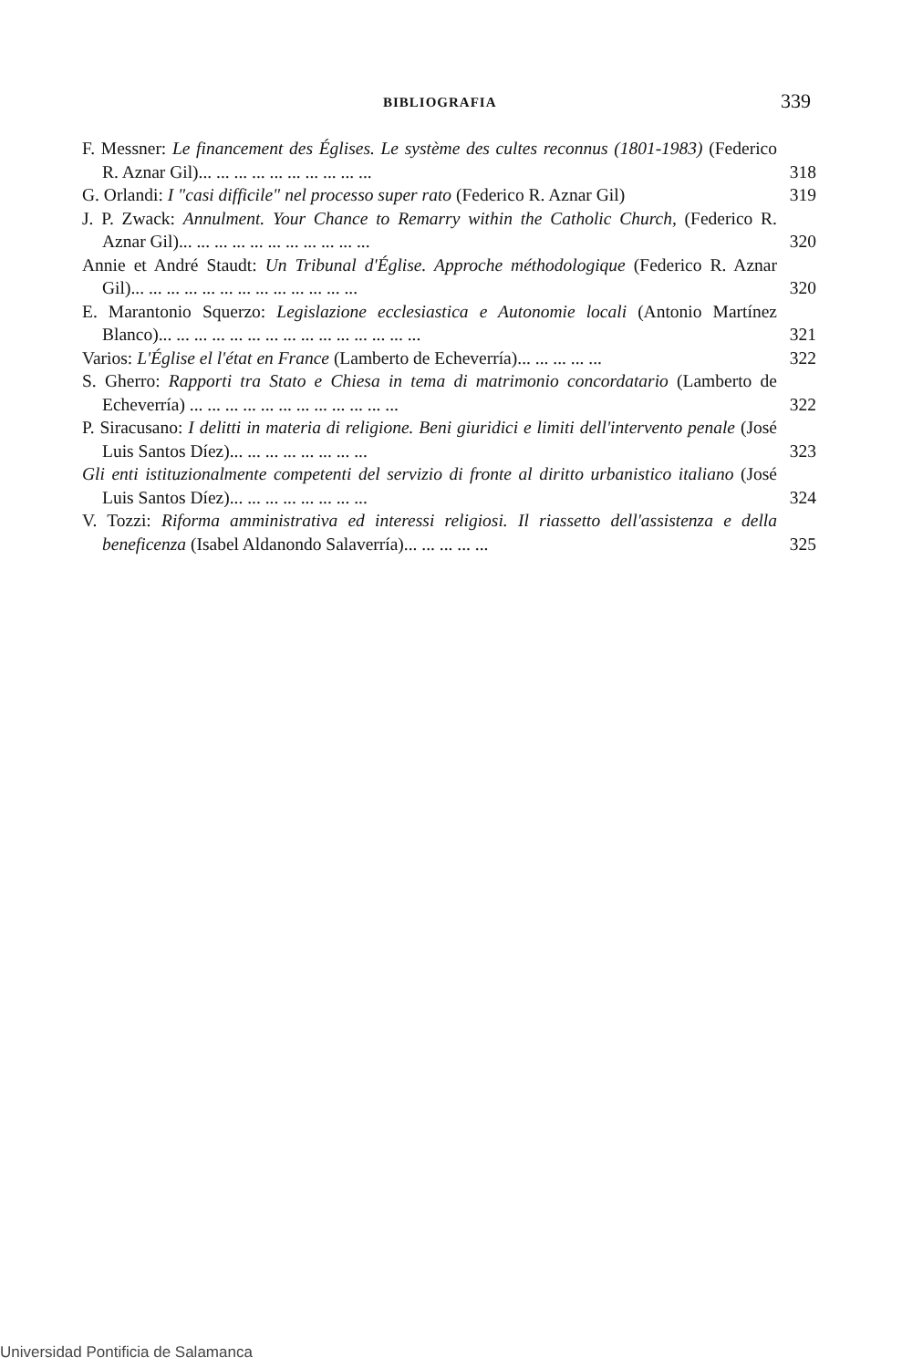BIBLIOGRAFIA 339
F. Messner: Le financement des Églises. Le système des cultes reconnus (1801-1983) (Federico R. Aznar Gil)... ... ... ... ... ... ... ... ... ...
318
G. Orlandi: I "casi difficile" nel processo super rato (Federico R. Aznar Gil)
319
J. P. Zwack: Annulment. Your Chance to Remarry within the Catholic Church, (Federico R. Aznar Gil)... ... ... ... ... ... ... ... ... ... ...
320
Annie et André Staudt: Un Tribunal d'Église. Approche méthodologique (Federico R. Aznar Gil)... ... ... ... ... ... ... ... ... ... ... ... ...
320
E. Marantonio Squerzo: Legislazione ecclesiastica e Autonomie locali (Antonio Martínez Blanco)... ... ... ... ... ... ... ... ... ... ... ... ... ... ...
321
Varios: L'Église el l'état en France (Lamberto de Echeverría)... ... ... ... ...
322
S. Gherro: Rapporti tra Stato e Chiesa in tema di matrimonio concordatario (Lamberto de Echeverría) ... ... ... ... ... ... ... ... ... ... ... ...
322
P. Siracusano: I delitti in materia di religione. Beni giuridici e limiti dell'intervento penale (José Luis Santos Díez)... ... ... ... ... ... ... ...
323
Gli enti istituzionalmente competenti del servizio di fronte al diritto urbanistico italiano (José Luis Santos Díez)... ... ... ... ... ... ... ...
324
V. Tozzi: Riforma amministrativa ed interessi religiosi. Il riassetto dell'assistenza e della beneficenza (Isabel Aldanondo Salaverría)... ... ... ... ...
325
Universidad Pontificia de Salamanca